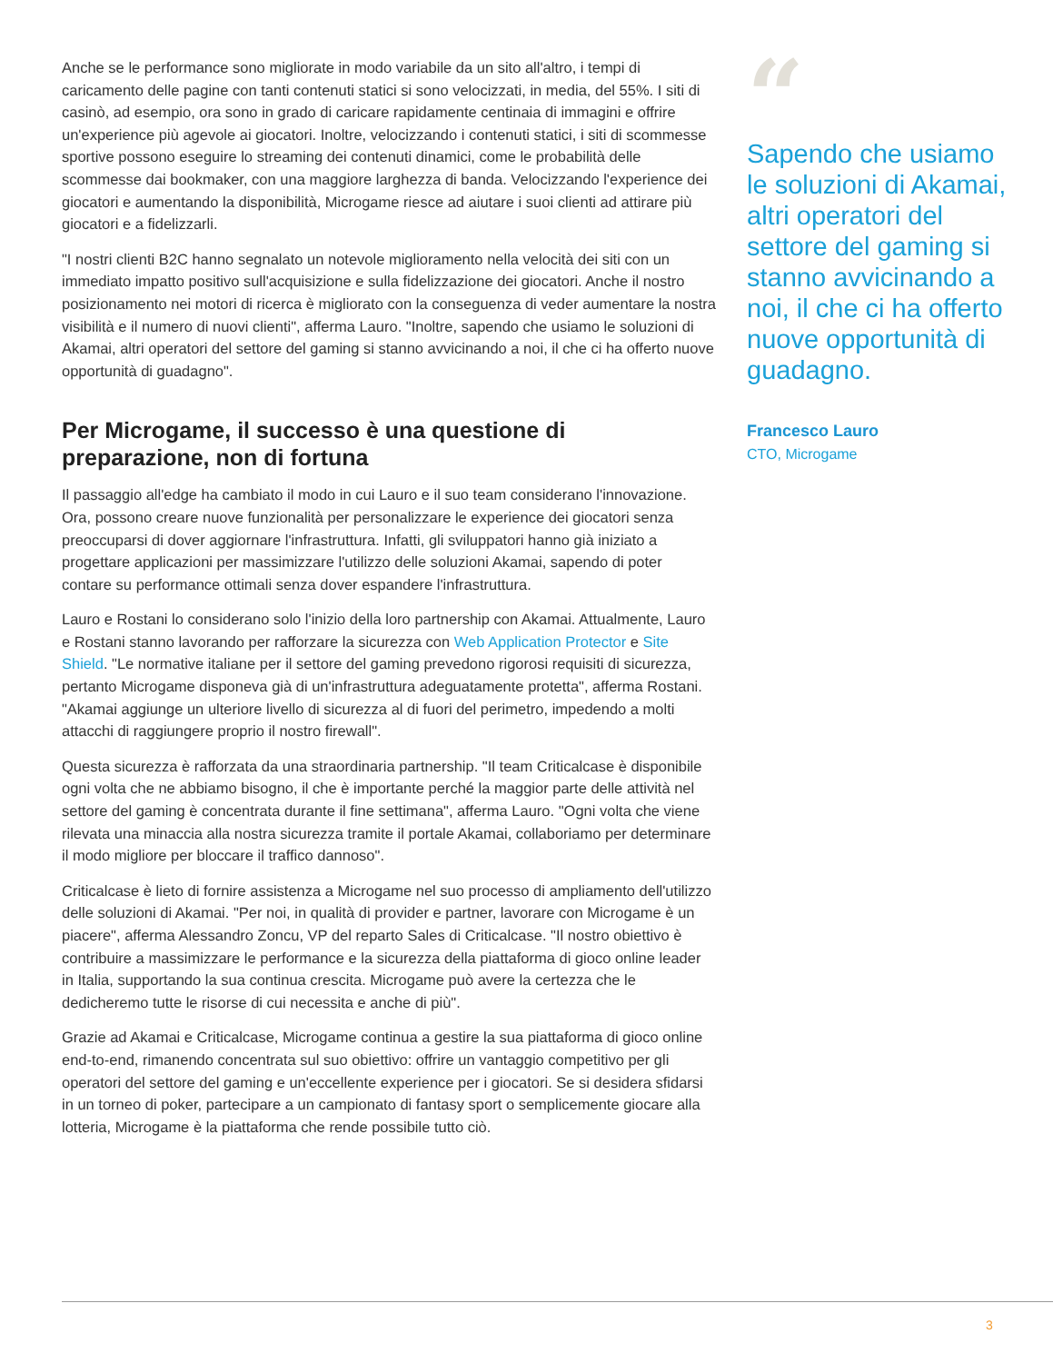Anche se le performance sono migliorate in modo variabile da un sito all'altro, i tempi di caricamento delle pagine con tanti contenuti statici si sono velocizzati, in media, del 55%. I siti di casinò, ad esempio, ora sono in grado di caricare rapidamente centinaia di immagini e offrire un'experience più agevole ai giocatori. Inoltre, velocizzando i contenuti statici, i siti di scommesse sportive possono eseguire lo streaming dei contenuti dinamici, come le probabilità delle scommesse dai bookmaker, con una maggiore larghezza di banda. Velocizzando l'experience dei giocatori e aumentando la disponibilità, Microgame riesce ad aiutare i suoi clienti ad attirare più giocatori e a fidelizzarli.
"I nostri clienti B2C hanno segnalato un notevole miglioramento nella velocità dei siti con un immediato impatto positivo sull'acquisizione e sulla fidelizzazione dei giocatori. Anche il nostro posizionamento nei motori di ricerca è migliorato con la conseguenza di veder aumentare la nostra visibilità e il numero di nuovi clienti", afferma Lauro. "Inoltre, sapendo che usiamo le soluzioni di Akamai, altri operatori del settore del gaming si stanno avvicinando a noi, il che ci ha offerto nuove opportunità di guadagno".
Per Microgame, il successo è una questione di preparazione, non di fortuna
Il passaggio all'edge ha cambiato il modo in cui Lauro e il suo team considerano l'innovazione. Ora, possono creare nuove funzionalità per personalizzare le experience dei giocatori senza preoccuparsi di dover aggiornare l'infrastruttura. Infatti, gli sviluppatori hanno già iniziato a progettare applicazioni per massimizzare l'utilizzo delle soluzioni Akamai, sapendo di poter contare su performance ottimali senza dover espandere l'infrastruttura.
Lauro e Rostani lo considerano solo l'inizio della loro partnership con Akamai. Attualmente, Lauro e Rostani stanno lavorando per rafforzare la sicurezza con Web Application Protector e Site Shield. "Le normative italiane per il settore del gaming prevedono rigorosi requisiti di sicurezza, pertanto Microgame disponeva già di un'infrastruttura adeguatamente protetta", afferma Rostani. "Akamai aggiunge un ulteriore livello di sicurezza al di fuori del perimetro, impedendo a molti attacchi di raggiungere proprio il nostro firewall".
Questa sicurezza è rafforzata da una straordinaria partnership. "Il team Criticalcase è disponibile ogni volta che ne abbiamo bisogno, il che è importante perché la maggior parte delle attività nel settore del gaming è concentrata durante il fine settimana", afferma Lauro. "Ogni volta che viene rilevata una minaccia alla nostra sicurezza tramite il portale Akamai, collaboriamo per determinare il modo migliore per bloccare il traffico dannoso".
Criticalcase è lieto di fornire assistenza a Microgame nel suo processo di ampliamento dell'utilizzo delle soluzioni di Akamai. "Per noi, in qualità di provider e partner, lavorare con Microgame è un piacere", afferma Alessandro Zoncu, VP del reparto Sales di Criticalcase. "Il nostro obiettivo è contribuire a massimizzare le performance e la sicurezza della piattaforma di gioco online leader in Italia, supportando la sua continua crescita. Microgame può avere la certezza che le dedicheremo tutte le risorse di cui necessita e anche di più".
Grazie ad Akamai e Criticalcase, Microgame continua a gestire la sua piattaforma di gioco online end-to-end, rimanendo concentrata sul suo obiettivo: offrire un vantaggio competitivo per gli operatori del settore del gaming e un'eccellente experience per i giocatori. Se si desidera sfidarsi in un torneo di poker, partecipare a un campionato di fantasy sport o semplicemente giocare alla lotteria, Microgame è la piattaforma che rende possibile tutto ciò.
“
Sapendo che usiamo le soluzioni di Akamai, altri operatori del settore del gaming si stanno avvicinando a noi, il che ci ha offerto nuove opportunità di guadagno.
Francesco Lauro
CTO, Microgame
3